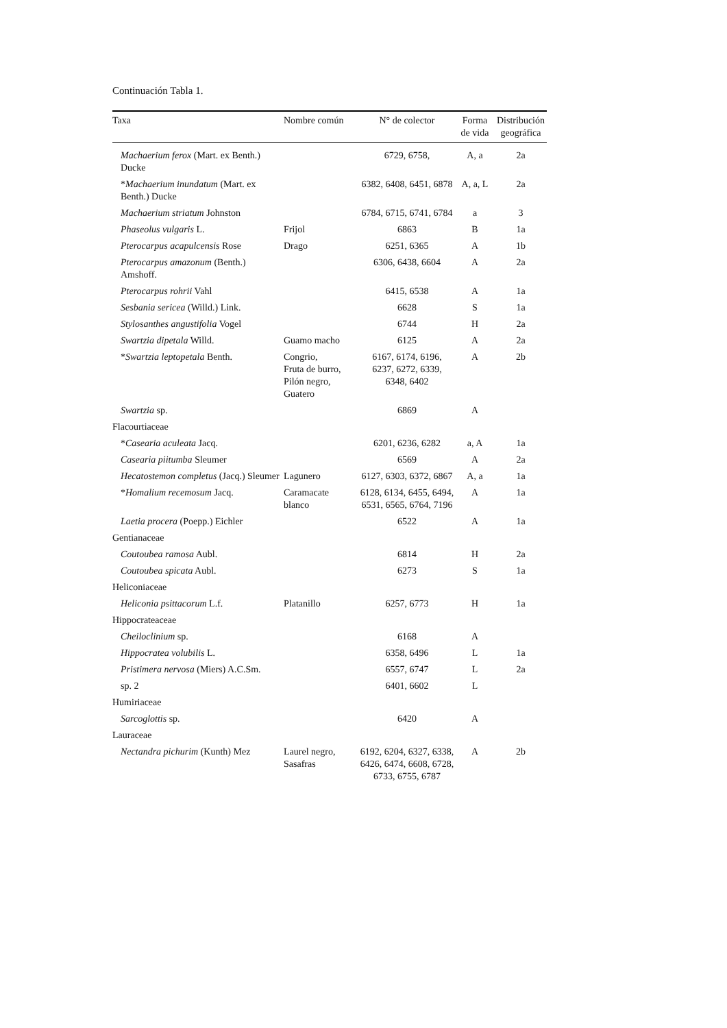Continuación Tabla 1.
| Taxa | Nombre común | N° de colector | Forma de vida | Distribución geográfica |
| --- | --- | --- | --- | --- |
| Machaerium ferox (Mart. ex Benth.) Ducke | | 6729, 6758, | A, a | 2a |
| * Machaerium inundatum (Mart. ex Benth.) Ducke | | 6382, 6408, 6451, 6878 | A, a, L | 2a |
| Machaerium striatum Johnston | | 6784, 6715, 6741, 6784 | a | 3 |
| Phaseolus vulgaris L. | Frijol | 6863 | B | 1a |
| Pterocarpus acapulcensis Rose | Drago | 6251, 6365 | A | 1b |
| Pterocarpus amazonum (Benth.) Amshoff. | | 6306, 6438, 6604 | A | 2a |
| Pterocarpus rohrii Vahl | | 6415, 6538 | A | 1a |
| Sesbania sericea (Willd.) Link. | | 6628 | S | 1a |
| Stylosanthes angustifolia Vogel | | 6744 | H | 2a |
| Swartzia dipetala Willd. | Guamo macho | 6125 | A | 2a |
| * Swartzia leptopetala Benth. | Congrio, Fruta de burro, Pilón negro, Guatero | 6167, 6174, 6196, 6237, 6272, 6339, 6348, 6402 | A | 2b |
| Swartzia sp. | | 6869 | A | |
| Flacourtiaceae | | | | |
| * Casearia aculeata Jacq. | | 6201, 6236, 6282 | a, A | 1a |
| Casearia piitumba Sleumer | | 6569 | A | 2a |
| Hecatostemon completus (Jacq.) Sleumer | Lagunero | 6127, 6303, 6372, 6867 | A, a | 1a |
| * Homalium recemosum Jacq. | Caramacate blanco | 6128, 6134, 6455, 6494, 6531, 6565, 6764, 7196 | A | 1a |
| Laetia procera (Poepp.) Eichler | | 6522 | A | 1a |
| Gentianaceae | | | | |
| Coutoubea ramosa Aubl. | | 6814 | H | 2a |
| Coutoubea spicata Aubl. | | 6273 | S | 1a |
| Heliconiaceae | | | | |
| Heliconia psittacorum L.f. | Platanillo | 6257, 6773 | H | 1a |
| Hippocrateaceae | | | | |
| Cheiloclinium sp. | | 6168 | A | |
| Hippocratea volubilis L. | | 6358, 6496 | L | 1a |
| Pristimera nervosa (Miers) A.C.Sm. | | 6557, 6747 | L | 2a |
| sp. 2 | | 6401, 6602 | L | |
| Humiriaceae | | | | |
| Sarcoglottis sp. | | 6420 | A | |
| Lauraceae | | | | |
| Nectandra pichurim (Kunth) Mez | Laurel negro, Sasafras | 6192, 6204, 6327, 6338, 6426, 6474, 6608, 6728, 6733, 6755, 6787 | A | 2b |